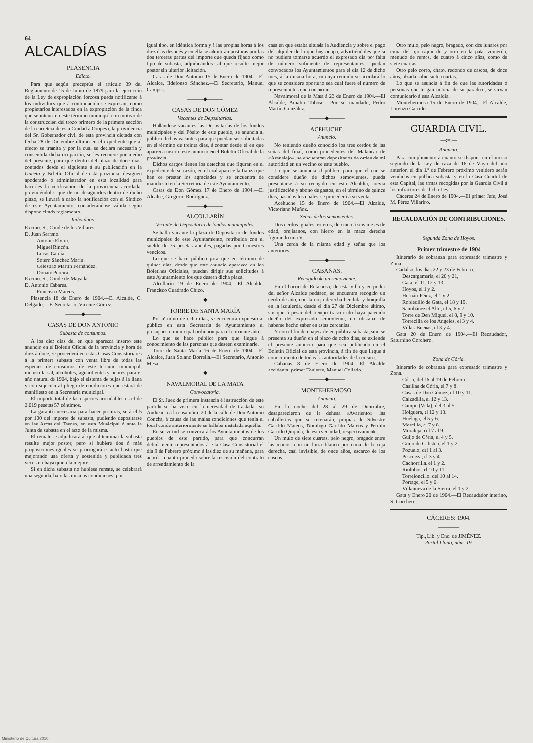64
ALCALDÍAS
PLASENCIA
Edicto.
Para que según preceptúa el artículo 39 del Reglamento de 15 de Junio de 1879 para la ejecución de la Ley de expropiación forzosa pueda notificarse á los individuos que á continuación se expresan, como propietarios interesados en la expropiación de la finca que se intenta en este término municipal con motivo de la construcción del trozo primero de la primera sección de la carretera de esta Ciudad á Oropesa, la providencia del Sr. Gobernador civil de esta provincia dictada con fecha 28 de Diciembre último en el expediente que al efecto se tramita y por la cual se declara necesaria y consentida dicha ocupación, se les requiere por medio del presente, para que dentro del plazo de doce días, contados desde el siguiente á su publicación en la Gaceta y Boletín Oficial de esta provincia, designen apoderado ó administrador en esta localidad para hacerles la notificación de la providencia acordada, previniéndoles que de no designarlos dentro de dicho plazo, se llevará á cabo la notificación con el Síndico de este Ayuntamiento, considerándose válida según dispone citado reglamento.
Individuos.
Excmo. Sr. Conde de los Villares.
D. Juan Serrano.
Antonio Elvira.
Miguel Rincón.
Lucas García.
Sotero Sánchez Marín.
Celestino Martín Fernández.
Donato Pereira.
Excmo. Sr. Conde de Mayada.
D. Antonio Cabares.
Francisco Mateos.
Plasencia 18 de Enero de 1904.—El Alcalde, C. Delgado.—El Secretario, Vicente Gómez.
———◆———
CASAS DE DON ANTONIO
Subasta de consumos.
A los diez días del en que aparezca inserto este anuncio en el Boletín Oficial de la provincia y hora de diez á doce, se procederá en estas Casas Consistoriares á la primera subasta con venta libre de todas las especies de consumos de este término municipal, incluso la sal, alcoholes, aguardientes y licores para el año natural de 1904, bajo el sistema de pujas á la llana y con sujeción al pliego de condiciones que estará de manifiesto en la Secretaría municipal.
El importe total de las especies arrendables es el de 2.019 pesetas 57 céntimos.
La garantía necesaria para hacer posturas, será el 5 por 100 del importe de subasta, pudiendo depositarse en las Arcas del Tesoro, en esta Municipal ó ante la Junta de subasta en el acto de la misma.
El remate se adjudicará al que al terminar la subasta resulte mejor postor, pero si hubiere dos ó más proposiciones iguales se prorrogará el acto hasta que mejorando una oferta y sostenida y publidada tres veces no haya quien la mejore.
Si en dicha subasta no hubiese remate, se celebrará una segunda, bajo las mismas condiciones, por
igual tipo, en idéntica forma y á las propias horas á los diez días después y en ella se admitirán posturas por las dos terceras partes del importe que queda fijado como tipo de subasta, adjudicándose al que resulte mejor postor sin ulterior licitación.
Casas de Don Antonio 15 de Enero de 1904.—El Alcalde, Ildefonso Sánchez.—El Secretario, Manuel Campos.
———◆———
CASAS DE DON GÓMEZ
Vacantes de Depositarías.
Hallándose vacantes las Depositarías de los fondos municipales y del Pósito de este pueblo, se anuncia al público dichas vacantes para que puedan ser solicitadas en el término de treinta días, á contar desde el en que aparezca inserto este anuncio en el Boletín Oficial de la provincia.
Dichos cargos tienen los derechos que figuran en el expediente de su razón, en el cual aparece la fianza que han de prestar los agraciados y se encuentra de manifiesto en la Secretaría de este Ayuntamiento.
Casas de Don Gómez 17 de Enero de 1904.—El Alcalde, Gregorio Rodríguez.
———◆———
ALCOLLARÍN
Vacante de Depositario de fondos municipales.
Se halla vacante la plaza de Depositario de fondos municipales de este Ayuntamiento, retribuída con el sueldo de 75 pesetas anuales, pagadas por trimestres vencidos.
Lo que se hace público para que en término de quince días, desde que este anuncio aparezca en los Boletines Oficiales, puedan dirigir sus solicitudes á este Ayuntamiento los que deseen dicha plaza.
Alcollarín 19 de Enero de 1904.—El Alcalde, Francisco Cuadrado Chico.
———◆———
TORRE DE SANTA MARÍA
Por término de ocho días, se encuentra expuesto al público en esta Secretaría de Ayuntamiento el presupuesto municipal ordinario para el corriente año.
Lo que se hace público para que llegue á conocimiento de las personas que deseen examinarle.
Torre de Santa María 16 de Enero de 1904.—El Alcalde, Juan Solano Borrella.—El Secretario, Antonio Mesa.
———◆———
NAVALMORAL DE LA MATA
Convocatoria.
El Sr. Juez de primera instancia é instrucción de este partido se ha visto en la necesidad de trasladar su Audiencia á la casa núm. 20 de la calle de Don Antonio Concha, á causa de las malas condiciones que tenía el local donde anteriormente se hallaba instalada aquélla.
En su virtud se convoca á los Ayuntamientos de los pueblos de este partido, para que concurran debidamente representados á esta Casa Consistorial el día 9 de Febrero próximo á las diez de su mañana, para acordar cuanto proceda sobre la rescisión del contrato de arrendamiento de la
casa en que estaba situada la Audiencia y sobre el pago del alquiler de la que hoy ocupa, advirtiéndoles que si no pudiera tomarse acuerdo el expresado día por falta de número suficiente de representantes, quedan convocados los Ayuntamientos para el día 12 de dicho mes, á la misma hora, en cuya reunión se acordará lo que se considere oportuno sea cual fuere el número de representantes que concurran.
Navalmoral de la Mata á 23 de Enero de 1904.—El Alcalde, Amalio Toboso.—Por su mandado, Pedro Martín González.
———◆———
ACEHUCHE.
Anuncio.
No teniendo dueño conocido los tres cerdos de las señas del final, como procedentes del Malandar de «Arenalejo», se encuentran depositados de orden de mi autoridad en un vecino de este pueblo.
Lo que se anuncia al público para que el que se considere dueño de dichos semovientes, pueda presentarse á su recogido en esta Alcaldía, previa justificación y abono de gastos, en el término de quince días, pasados los cuales, se procederá á su venta.
Acehuche 15 de Enero de 1904.—El Alcalde, Victoriano Muñoz.
Señas de los semovientes.
Dos cerdos iguales, enteros, de cinco á seis meses de edad, orejisanos, con hierro en la maza derecha figurando una V.
Una cerda de la misma edad y señas que los anteriores.
———◆———
CABAÑAS.
Recogido de un semoviente.
En el barrio de Retamosa, de esta villa y en poder del señor Alcalde pedáneo, se encuentra recogido un cerdo de año, con la oreja derecha hendida y horquilla en la izquierda, desde el día 27 de Diciembre último, sin que á pesar del tiempo trascurrido haya parecido dueño del expresado semoviente, no obstante de haberse hecho saber en estas cercanías.
Y con el fin de enajenarle en pública subasta, sino se presenta su dueño en el plazo de ocho días, se extiende el presente anuncio para que sea publicado en el Boletín Oficial de esta provincia, á fin de que llegue á conocimiento de todas las autoridades de la misma.
Cabañas 8 de Enero de 1904.—El Alcalde accidental primer Teniente, Manuel Collado.
———◆———
MONTEHERMOSO.
Anuncio.
En la noche del 28 al 29 de Diciembre, desaparecieron de la dehesa «Avariento», las caballerías que se reseñarán, propias de Silvestre Garrido Mateos, Domingo Garrido Mateos y Fermín Garrido Quijada, de esta vecindad, respectivamente.
Un mulo de siete cuartas, pelo negro, bragado entre las manos, con un lunar blanco por cima de la ceja derecha, casi invisible, de once años, escarzo de los cascos.
Otro mulo, pelo negro, bragado, con dos lunares por cima del ojo izquierdo y otro en la pata izquierda, menudo de remos, de cuatro á cinco años, como de siete cuartas.
Otro pelo corzo, chato, redondo de cascos, de doce años, alzada sobre siete cuartas.
Lo que se anuncia á fin de que las autoridades ó personas que tengan noticia de su paradero, se sirvan comunicarlo á esta Alcaldía.
Montehermoso 15 de Enero de 1904.—El Alcalde, Lorenzo Garrido.
GUARDIA CIVIL.
—:=:—
Anuncio.
Para cumplimiento á cuanto se dispone en el inciso segundo de la Ley de caza de 16 de Mayo del año anterior, el día 1.º de Febrero próximo venidero serán vendidas en pública subasta y en la Casa Cuartel de esta Capital, las armas recogidas por la Guardia Civil á los infractores de dicha Ley.
Cáceres 24 de Enero de 1904.—El primer Jefe, José M. Pérez Villarino.
RECAUDACIÓN DE CONTRIBUCIONES.
—:=:—
Segunda Zona de Hoyos.
Primer trimestre de 1904
Itinerario de cobranza para expresado trimestre y Zona.
Cadalso, los días 22 y 23 de Febrero.
Descargamaría, el 20 y 21,
Gata, el 11, 12 y 13.
Hoyos, el 1 y 2.
Hernán-Pérez, el 1 y 2.
Robledillo de Gata, el 18 y 19.
Santibáñez el Alto, el 5, 6 y 7.
Torre de Don Miguel, el 8, 9 y 10.
Torrecilla de los Angeles, el 3 y 4.
Villas-Buenas, el 3 y 4.
Gata 20 de Enero de 1904.—El Recaudador, Saturnino Corchero.
————
Zona de Cória.
Itinerario de cobranza para expresado trimestre y Zona.
Cória, del 16 al 19 de Febrero.
Casillas de Cória, el 7 y 8.
Casas de Don Gómez, el 10 y 11.
Calzadilla, el 12 y 13.
Campo (Villa), del 3 al 5.
Holguera, el 12 y 13.
Huélaga, el 5 y 6.
Morcillo, el 7 y 8.
Moraleja, del 7 al 9.
Guijo de Cória, el 4 y 5.
Guijo de Galisteo, el 1 y 2.
Pozuelo, del 1 al 3.
Pescueza, el 3 y 4.
Cachorrilla, el 1 y 2.
Riolobos, el 10 y 11.
Torrejoncillo, del 10 al 14.
Portage, el 5 y 6.
Villanueva de la Sierra, el 1 y 2.
Gata y Enero 20 de 1904.—El Recaudador interino, S. Corchero.
CÁCERES: 1904.
————
Tip., Lib. y Enc. de JIMÉNEZ.
Portal Llano, núm. 19.
Ministerio de Cultura 2010